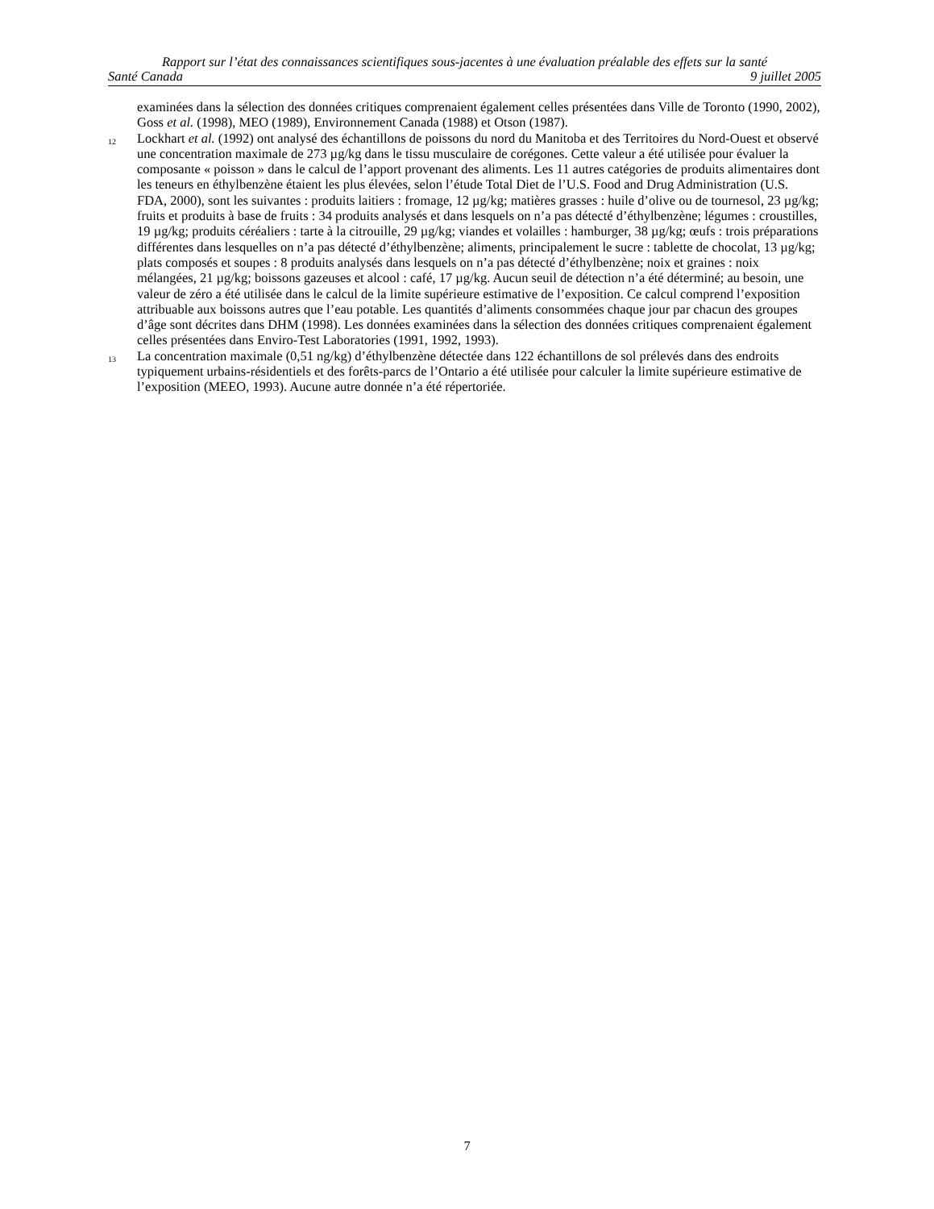Rapport sur l’état des connaissances scientifiques sous-jacentes à une évaluation préalable des effets sur la santé
Santé Canada 9 juillet 2005
examinées dans la sélection des données critiques comprenaient également celles présentées dans Ville de Toronto (1990, 2002), Goss et al. (1998), MEO (1989), Environnement Canada (1988) et Otson (1987).
12
Lockhart et al. (1992) ont analysé des échantillons de poissons du nord du Manitoba et des Territoires du Nord-Ouest et observé une concentration maximale de 273 µg/kg dans le tissu musculaire de corégones. Cette valeur a été utilisée pour évaluer la composante « poisson » dans le calcul de l’apport provenant des aliments. Les 11 autres catégories de produits alimentaires dont les teneurs en éthylbenzène étaient les plus élevées, selon l’étude Total Diet de l’U.S. Food and Drug Administration (U.S. FDA, 2000), sont les suivantes : produits laitiers : fromage, 12 µg/kg; matières grasses : huile d’olive ou de tournesol, 23 µg/kg; fruits et produits à base de fruits : 34 produits analysés et dans lesquels on n’a pas détecté d’éthylbenzène; légumes : croustilles, 19 µg/kg; produits céréaliers : tarte à la citrouille, 29 µg/kg; viandes et volailles : hamburger, 38 µg/kg; œufs : trois préparations différentes dans lesquelles on n’a pas détecté d’éthylbenzène; aliments, principalement le sucre : tablette de chocolat, 13 µg/kg; plats composés et soupes : 8 produits analysés dans lesquels on n’a pas détecté d’éthylbenzène; noix et graines : noix mélangées, 21 µg/kg; boissons gazeuses et alcool : café, 17 µg/kg. Aucun seuil de détection n’a été déterminé; au besoin, une valeur de zéro a été utilisée dans le calcul de la limite supérieure estimative de l’exposition. Ce calcul comprend l’exposition attribuable aux boissons autres que l’eau potable. Les quantités d’aliments consommées chaque jour par chacun des groupes d’âge sont décrites dans DHM (1998). Les données examinées dans la sélection des données critiques comprenaient également celles présentées dans Enviro-Test Laboratories (1991, 1992, 1993).
13
La concentration maximale (0,51 ng/kg) d’éthylbenzène détectée dans 122 échantillons de sol prélevés dans des endroits typiquement urbains-résidentiels et des forêts-parcs de l’Ontario a été utilisée pour calculer la limite supérieure estimative de l’exposition (MEEO, 1993). Aucune autre donnée n’a été répertoriée.
7